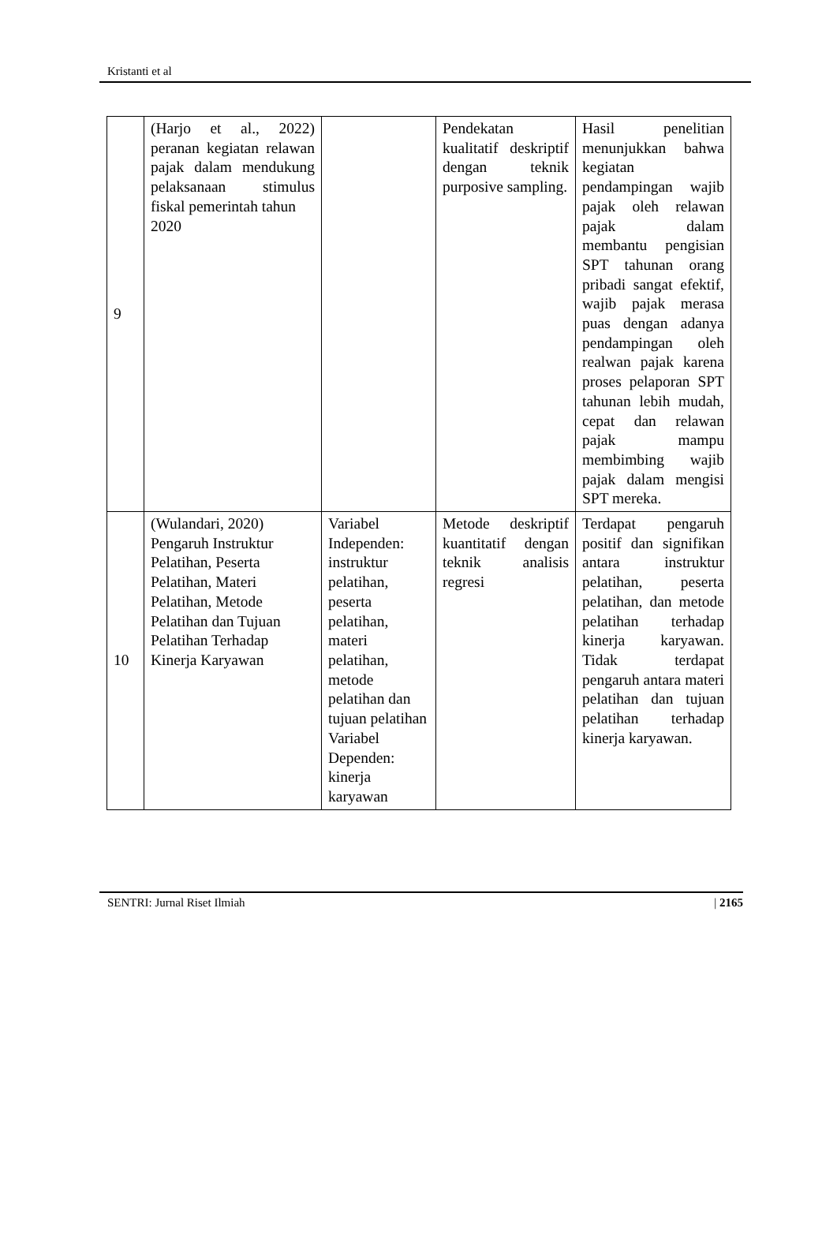Kristanti et al
| 9 | (Harjo et al., 2022) peranan kegiatan relawan pajak dalam mendukung pelaksanaan stimulus fiskal pemerintah tahun 2020 | | Pendekatan kualitatif deskriptif dengan teknik purposive sampling. | Hasil penelitian menunjukkan bahwa kegiatan pendampingan wajib pajak oleh relawan pajak dalam membantu pengisian SPT tahunan orang pribadi sangat efektif, wajib pajak merasa puas dengan adanya pendampingan oleh realwan pajak karena proses pelaporan SPT tahunan lebih mudah, cepat dan relawan pajak mampu membimbing wajib pajak dalam mengisi SPT mereka. |
| 10 | (Wulandari, 2020) Pengaruh Instruktur Pelatihan, Peserta Pelatihan, Materi Pelatihan, Metode Pelatihan dan Tujuan Pelatihan Terhadap Kinerja Karyawan | Variabel Independen: instruktur pelatihan, peserta pelatihan, materi pelatihan, metode pelatihan dan tujuan pelatihan Variabel Dependen: kinerja karyawan | Metode deskriptif kuantitatif dengan teknik analisis regresi | Terdapat pengaruh positif dan signifikan antara instruktur pelatihan, peserta pelatihan, dan metode pelatihan terhadap kinerja karyawan. Tidak terdapat pengaruh antara materi pelatihan dan tujuan pelatihan terhadap kinerja karyawan. |
SENTRI: Jurnal Riset Ilmiah | 2165